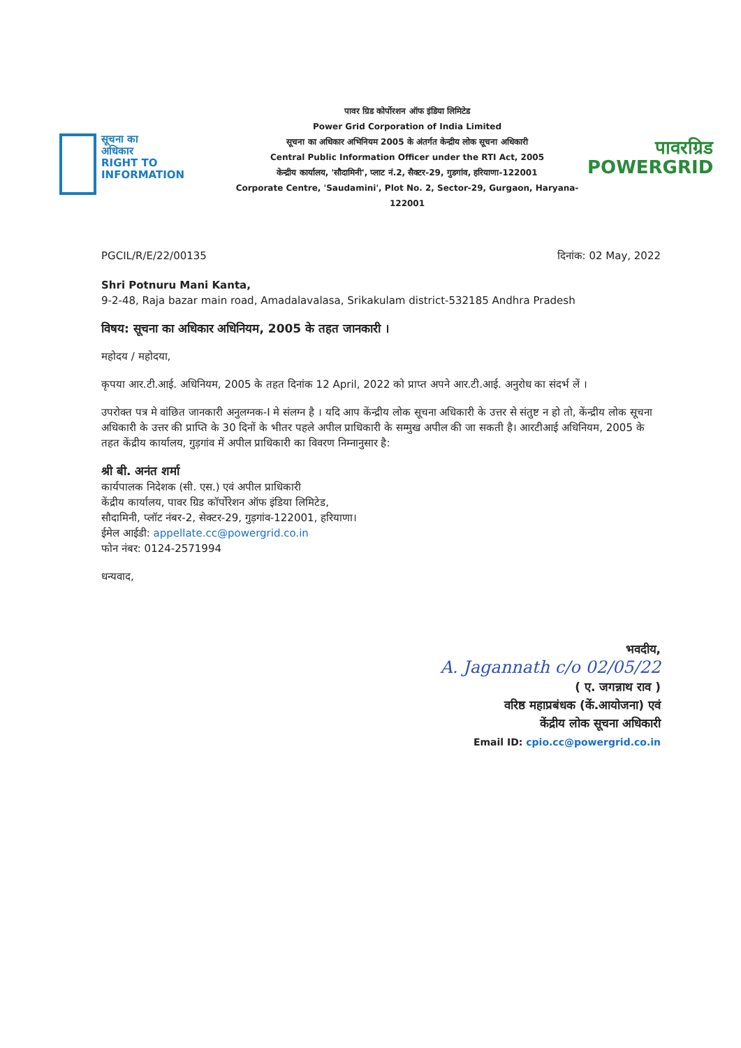सूचना का
अधिकार
RIGHT TO
INFORMATION
पावर ग्रिड कोर्पोरशन ऑफ इंडिया लिमिटेड
Power Grid Corporation of India Limited
सूचना का अधिकार अभिनियम 2005 के अंतर्गत केन्द्रीय लोक सूचना अधिकारी
Central Public Information Officer under the RTI Act, 2005
केन्द्रीय कार्यालय, 'सौदामिनी', प्लाट नं.2, सैक्टर-29, गुडगांव, हरियाणा-122001
Corporate Centre, 'Saudamini', Plot No. 2, Sector-29, Gurgaon, Haryana-122001
पावरग्रिड
POWERGRID
PGCIL/R/E/22/00135 दिनांक: 02 May, 2022
Shri Potnuru Mani Kanta,
9-2-48, Raja bazar main road, Amadalavalasa, Srikakulam district-532185 Andhra Pradesh
विषय: सूचना का अधिकार अधिनियम, 2005 के तहत जानकारी ।
महोदय / महोदया,
कृपया आर.टी.आई. अधिनियम, 2005 के तहत दिनांक 12 April, 2022 को प्राप्त अपने आर.टी.आई. अनुरोध का संदर्भ लें ।
उपरोक्त पत्र मे वांछित जानकारी अनुलग्नक-I मे संलग्न है । यदि आप केंन्द्रीय लोक सूचना अधिकारी के उत्तर से संतुष्ट न हो तो, केंन्द्रीय लोक सूचना अधिकारी के उत्तर की प्राप्ति के 30 दिनों के भीतर पहले अपील प्राधिकारी के सम्मुख अपील की जा सकती है। आरटीआई अधिनियम, 2005 के तहत केंद्रीय कार्यालय, गुड़गांव में अपील प्राधिकारी का विवरण निम्नानुसार है:
श्री बी. अनंत शर्मा
कार्यपालक निदेशक (सी. एस.) एवं अपील प्राधिकारी
केंद्रीय कार्यालय, पावर ग्रिड कॉर्पोरेशन ऑफ इंडिया लिमिटेड,
सौदामिनी, प्लॉट नंबर-2, सेक्टर-29, गुड़गांव-122001, हरियाणा।
ईमेल आईडी: appellate.cc@powergrid.co.in
फोन नंबर: 0124-2571994
धन्यवाद,
भवदीय,
A. Jagannath c/o 02/05/22
( ए. जगन्नाथ राव )
वरिष्ठ महाप्रबंधक (कें.आयोजना) एवं
केंद्रीय लोक सूचना अधिकारी
Email ID: cpio.cc@powergrid.co.in